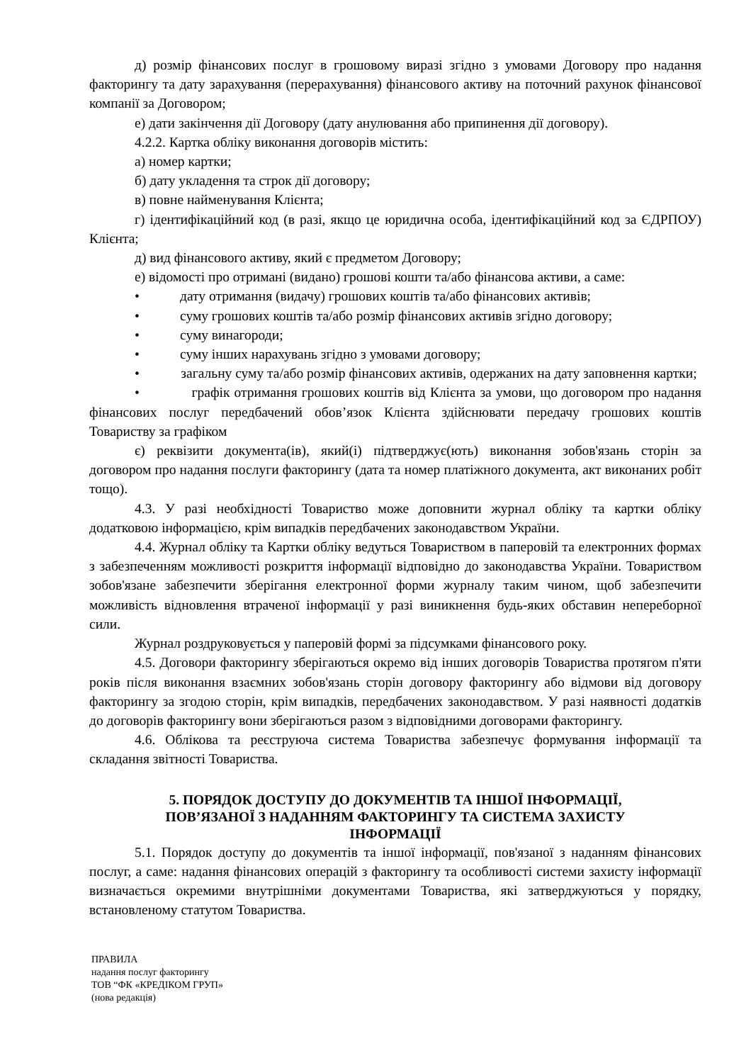д) розмір фінансових послуг в грошовому виразі згідно з умовами Договору про надання факторингу та дату зарахування (перерахування) фінансового активу на поточний рахунок фінансової компанії за Договором;
е) дати закінчення дії Договору (дату анулювання або припинення дії договору).
4.2.2. Картка обліку виконання договорів містить:
а) номер картки;
б) дату укладення та строк дії договору;
в) повне найменування Клієнта;
г) ідентифікаційний код (в разі, якщо це юридична особа, ідентифікаційний код за ЄДРПОУ) Клієнта;
д) вид фінансового активу, який є предметом Договору;
е) відомості про отримані (видано) грошові кошти та/або фінансова активи, а саме:
• дату отримання (видачу) грошових коштів та/або фінансових активів;
• суму грошових коштів та/або розмір фінансових активів згідно договору;
• суму винагороди;
• суму інших нарахувань згідно з умовами договору;
• загальну суму та/або розмір фінансових активів, одержаних на дату заповнення картки;
• графік отримання грошових коштів від Клієнта за умови, що договором про надання фінансових послуг передбачений обов’язок Клієнта здійснювати передачу грошових коштів Товариству за графіком
є) реквізити документа(ів), який(і) підтверджує(ють) виконання зобов'язань сторін за договором про надання послуги факторингу (дата та номер платіжного документа, акт виконаних робіт тощо).
4.3. У разі необхідності Товариство може доповнити журнал обліку та картки обліку додатковою інформацією, крім випадків передбачених законодавством України.
4.4. Журнал обліку та Картки обліку ведуться Товариством в паперовій та електронних формах з забезпеченням можливості розкриття інформації відповідно до законодавства України. Товариством зобов'язане забезпечити зберігання електронної форми журналу таким чином, щоб забезпечити можливість відновлення втраченої інформації у разі виникнення будь-яких обставин непереборної сили.
Журнал роздруковується у паперовій формі за підсумками фінансового року.
4.5. Договори факторингу зберігаються окремо від інших договорів Товариства протягом п'яти років після виконання взаємних зобов'язань сторін договору факторингу або відмови від договору факторингу за згодою сторін, крім випадків, передбачених законодавством. У разі наявності додатків до договорів факторингу вони зберігаються разом з відповідними договорами факторингу.
4.6. Облікова та реєструюча система Товариства забезпечує формування інформації та складання звітності Товариства.
5. ПОРЯДОК ДОСТУПУ ДО ДОКУМЕНТІВ ТА ІНШОЇ ІНФОРМАЦІЇ,
ПОВ’ЯЗАНОЇ З НАДАННЯМ ФАКТОРИНГУ ТА СИСТЕМА ЗАХИСТУ
ІНФОРМАЦІЇ
5.1. Порядок доступу до документів та іншої інформації, пов'язаної з наданням фінансових послуг, а саме: надання фінансових операцій з факторингу та особливості системи захисту інформації визначається окремими внутрішніми документами Товариства, які затверджуються у порядку, встановленому статутом Товариства.
ПРАВИЛА
надання послуг факторингу
ТОВ “ФК «КРЕДІКОМ ГРУП»
(нова редакція)